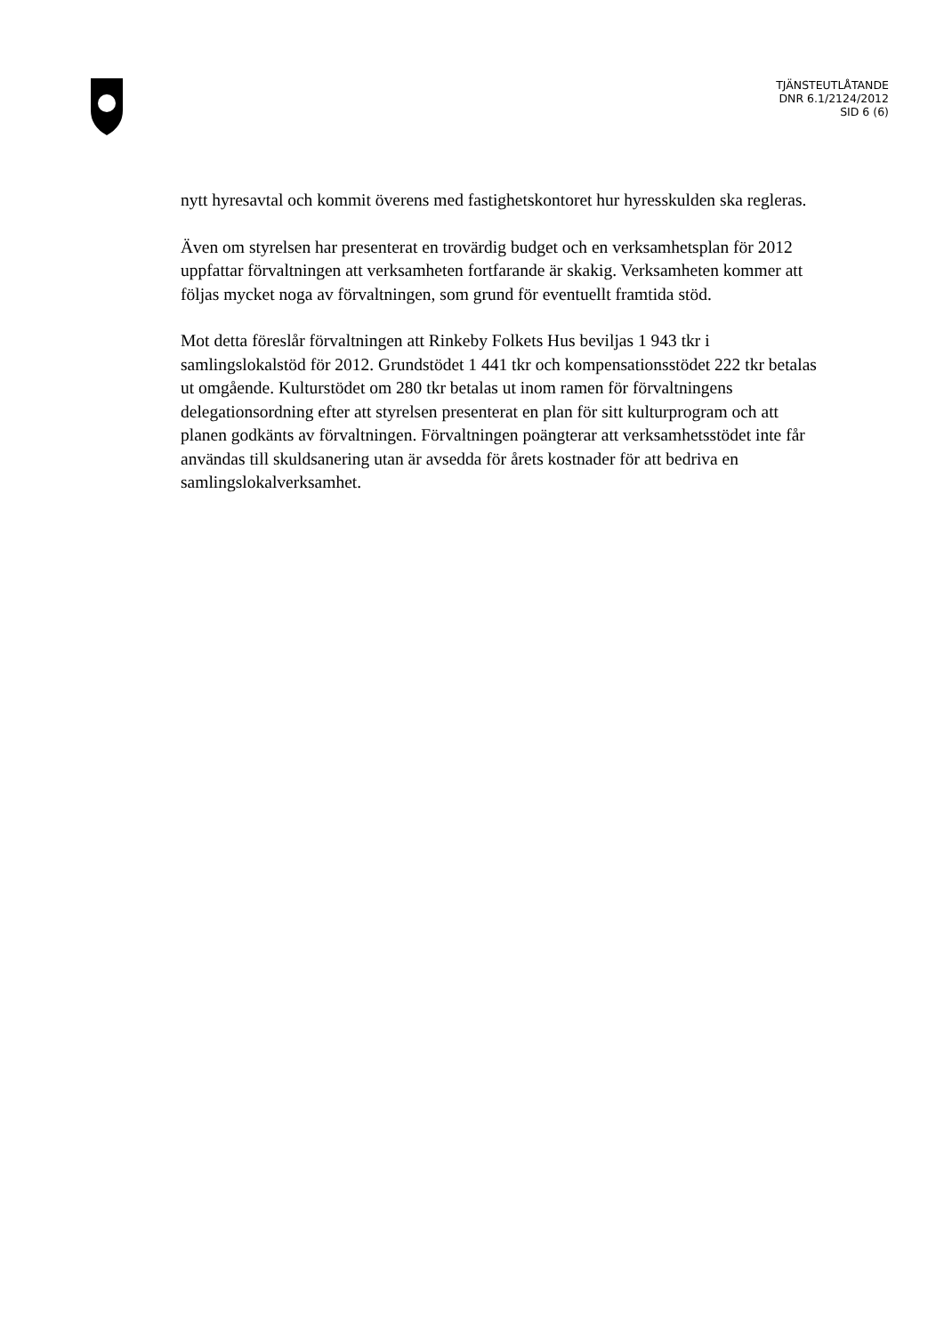TJÄNSTEUTLÅTANDE
DNR 6.1/2124/2012
SID 6 (6)
nytt hyresavtal och kommit överens med fastighetskontoret hur hyresskulden ska regleras.
Även om styrelsen har presenterat en trovärdig budget och en verksamhetsplan för 2012 uppfattar förvaltningen att verksamheten fortfarande är skakig. Verksamheten kommer att följas mycket noga av förvaltningen, som grund för eventuellt framtida stöd.
Mot detta föreslår förvaltningen att Rinkeby Folkets Hus beviljas 1 943 tkr i samlingslokalstöd för 2012. Grundstödet 1 441 tkr och kompensationsstödet 222 tkr betalas ut omgående. Kulturstödet om 280 tkr betalas ut inom ramen för förvaltningens delegationsordning efter att styrelsen presenterat en plan för sitt kulturprogram och att planen godkänts av förvaltningen. Förvaltningen poängterar att verksamhetsstödet inte får användas till skuldsanering utan är avsedda för årets kostnader för att bedriva en samlingslokalverksamhet.